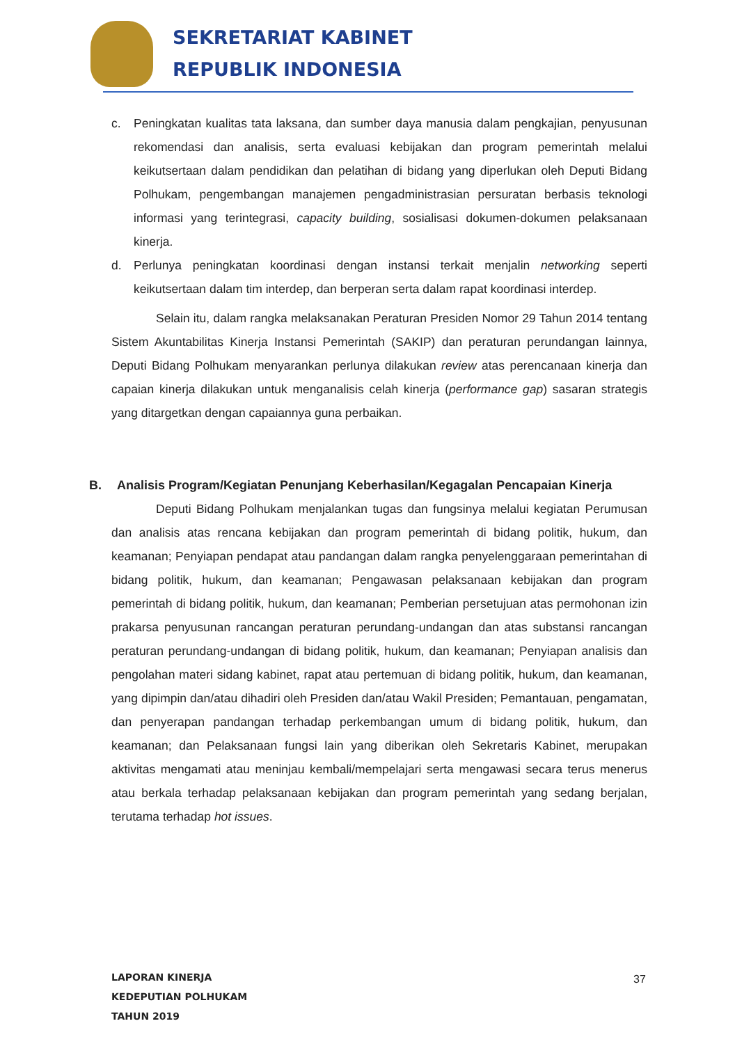SEKRETARIAT KABINET
REPUBLIK INDONESIA
c. Peningkatan kualitas tata laksana, dan sumber daya manusia dalam pengkajian, penyusunan rekomendasi dan analisis, serta evaluasi kebijakan dan program pemerintah melalui keikutsertaan dalam pendidikan dan pelatihan di bidang yang diperlukan oleh Deputi Bidang Polhukam, pengembangan manajemen pengadministrasian persuratan berbasis teknologi informasi yang terintegrasi, capacity building, sosialisasi dokumen-dokumen pelaksanaan kinerja.
d. Perlunya peningkatan koordinasi dengan instansi terkait menjalin networking seperti keikutsertaan dalam tim interdep, dan berperan serta dalam rapat koordinasi interdep.
Selain itu, dalam rangka melaksanakan Peraturan Presiden Nomor 29 Tahun 2014 tentang Sistem Akuntabilitas Kinerja Instansi Pemerintah (SAKIP) dan peraturan perundangan lainnya, Deputi Bidang Polhukam menyarankan perlunya dilakukan review atas perencanaan kinerja dan capaian kinerja dilakukan untuk menganalisis celah kinerja (performance gap) sasaran strategis yang ditargetkan dengan capaiannya guna perbaikan.
B. Analisis Program/Kegiatan Penunjang Keberhasilan/Kegagalan Pencapaian Kinerja
Deputi Bidang Polhukam menjalankan tugas dan fungsinya melalui kegiatan Perumusan dan analisis atas rencana kebijakan dan program pemerintah di bidang politik, hukum, dan keamanan; Penyiapan pendapat atau pandangan dalam rangka penyelenggaraan pemerintahan di bidang politik, hukum, dan keamanan; Pengawasan pelaksanaan kebijakan dan program pemerintah di bidang politik, hukum, dan keamanan; Pemberian persetujuan atas permohonan izin prakarsa penyusunan rancangan peraturan perundang-undangan dan atas substansi rancangan peraturan perundang-undangan di bidang politik, hukum, dan keamanan; Penyiapan analisis dan pengolahan materi sidang kabinet, rapat atau pertemuan di bidang politik, hukum, dan keamanan, yang dipimpin dan/atau dihadiri oleh Presiden dan/atau Wakil Presiden; Pemantauan, pengamatan, dan penyerapan pandangan terhadap perkembangan umum di bidang politik, hukum, dan keamanan; dan Pelaksanaan fungsi lain yang diberikan oleh Sekretaris Kabinet, merupakan aktivitas mengamati atau meninjau kembali/mempelajari serta mengawasi secara terus menerus atau berkala terhadap pelaksanaan kebijakan dan program pemerintah yang sedang berjalan, terutama terhadap hot issues.
LAPORAN KINERJA
KEDEPUTIAN POLHUKAM
TAHUN 2019
37